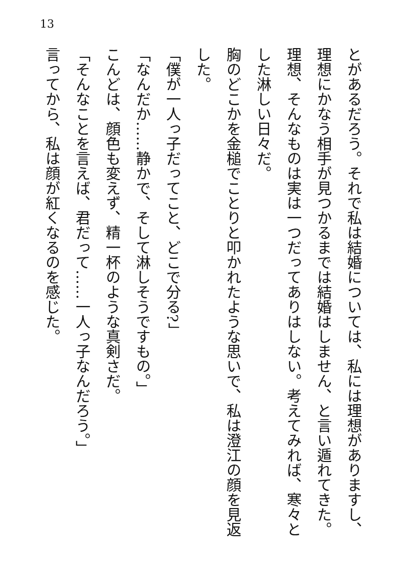13
とがあるだろう。それで私は結婚については、私には理想がありますし、理想にかなう相手が見つかるまでは結婚はしません、と言い遁れてきた。理想、そんなものは実は一つだってありはしない。考えてみれば、寒々とした淋しい日々だ。
胸のどこかを金槌でことりと叩かれたような思いで、私は澄江の顔を見返した。
「僕が一人っ子だってこと、どこで分る?」
「なんだか……静かで、そして淋しそうですもの。」
こんどは、顔色も変えず、精一杯のような真剣さだ。
「そんなことを言えば、君だって……一人っ子なんだろう。」
言ってから、私は顔が紅くなるのを感じた。